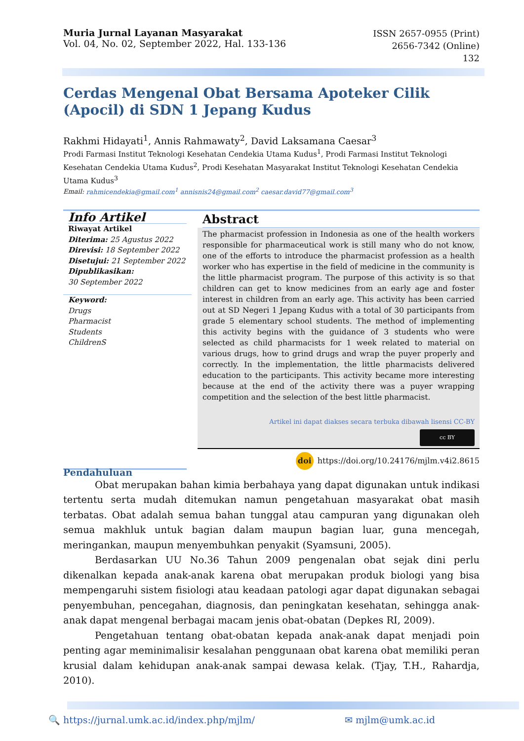Muria Jurnal Layanan Masyarakat
Vol. 04, No. 02, September 2022, Hal. 133-136
ISSN 2657-0955 (Print)
2656-7342 (Online)
132
Cerdas Mengenal Obat Bersama Apoteker Cilik (Apocil) di SDN 1 Jepang Kudus
Rakhmi Hidayati<sup>1</sup>, Annis Rahmawaty<sup>2</sup>, David Laksamana Caesar<sup>3</sup>
Prodi Farmasi Institut Teknologi Kesehatan Cendekia Utama Kudus<sup>1</sup>, Prodi Farmasi Institut Teknologi Kesehatan Cendekia Utama Kudus<sup>2</sup>, Prodi Kesehatan Masyarakat Institut Teknologi Kesehatan Cendekia Utama Kudus<sup>3</sup>
Email: rahmicendekia@gmail.com<sup>1</sup> annisnis24@gmail.com<sup>2</sup> caesar.david77@gmail.com<sup>3</sup>
Info Artikel
Riwayat Artikel
Diterima: 25 Agustus 2022
Direvisi: 18 September 2022
Disetujui: 21 September 2022
Dipublikasikan:
30 September 2022
Keyword:
Drugs
Pharmacist
Students
ChildrenS
Abstract
The pharmacist profession in Indonesia as one of the health workers responsible for pharmaceutical work is still many who do not know, one of the efforts to introduce the pharmacist profession as a health worker who has expertise in the field of medicine in the community is the little pharmacist program. The purpose of this activity is so that children can get to know medicines from an early age and foster interest in children from an early age. This activity has been carried out at SD Negeri 1 Jepang Kudus with a total of 30 participants from grade 5 elementary school students. The method of implementing this activity begins with the guidance of 3 students who were selected as child pharmacists for 1 week related to material on various drugs, how to grind drugs and wrap the puyer properly and correctly. In the implementation, the little pharmacists delivered education to the participants. This activity became more interesting because at the end of the activity there was a puyer wrapping competition and the selection of the best little pharmacist.
Artikel ini dapat diakses secara terbuka dibawah lisensi CC-BY
cc BY
doi https://doi.org/10.24176/mjlm.v4i2.8615
Pendahuluan
Obat merupakan bahan kimia berbahaya yang dapat digunakan untuk indikasi tertentu serta mudah ditemukan namun pengetahuan masyarakat obat masih terbatas. Obat adalah semua bahan tunggal atau campuran yang digunakan oleh semua makhluk untuk bagian dalam maupun bagian luar, guna mencegah, meringankan, maupun menyembuhkan penyakit (Syamsuni, 2005).
Berdasarkan UU No.36 Tahun 2009 pengenalan obat sejak dini perlu dikenalkan kepada anak-anak karena obat merupakan produk biologi yang bisa mempengaruhi sistem fisiologi atau keadaan patologi agar dapat digunakan sebagai penyembuhan, pencegahan, diagnosis, dan peningkatan kesehatan, sehingga anak-anak dapat mengenal berbagai macam jenis obat-obatan (Depkes RI, 2009).
Pengetahuan tentang obat-obatan kepada anak-anak dapat menjadi poin penting agar meminimalisir kesalahan penggunaan obat karena obat memiliki peran krusial dalam kehidupan anak-anak sampai dewasa kelak. (Tjay, T.H., Rahardja, 2010).
🔍 https://jurnal.umk.ac.id/index.php/mjlm/ ✉ mjlm@umk.ac.id